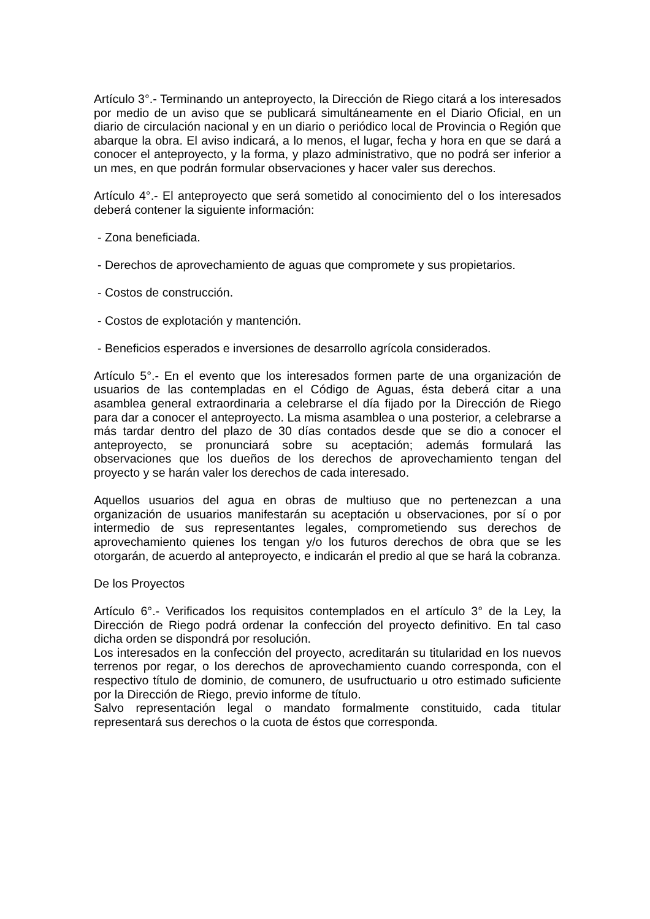Artículo 3°.- Terminando un anteproyecto, la Dirección de Riego citará a los interesados por medio de un aviso que se publicará simultáneamente en el Diario Oficial, en un diario de circulación nacional y en un diario o periódico local de Provincia o Región que abarque la obra. El aviso indicará, a lo menos, el lugar, fecha y hora en que se dará a conocer el anteproyecto, y la forma, y plazo administrativo, que no podrá ser inferior a un mes, en que podrán formular observaciones y hacer valer sus derechos.
Artículo 4°.- El anteproyecto que será sometido al conocimiento del o los interesados deberá contener la siguiente información:
- Zona beneficiada.
- Derechos de aprovechamiento de aguas que compromete y sus propietarios.
- Costos de construcción.
- Costos de explotación y mantención.
- Beneficios esperados e inversiones de desarrollo agrícola considerados.
Artículo 5°.- En el evento que los interesados formen parte de una organización de usuarios de las contempladas en el Código de Aguas, ésta deberá citar a una asamblea general extraordinaria a celebrarse el día fijado por la Dirección de Riego para dar a conocer el anteproyecto. La misma asamblea o una posterior, a celebrarse a más tardar dentro del plazo de 30 días contados desde que se dio a conocer el anteproyecto, se pronunciará sobre su aceptación; además formulará las observaciones que los dueños de los derechos de aprovechamiento tengan del proyecto y se harán valer los derechos de cada interesado.
Aquellos usuarios del agua en obras de multiuso que no pertenezcan a una organización de usuarios manifestarán su aceptación u observaciones, por sí o por intermedio de sus representantes legales, comprometiendo sus derechos de aprovechamiento quienes los tengan y/o los futuros derechos de obra que se les otorgarán, de acuerdo al anteproyecto, e indicarán el predio al que se hará la cobranza.
De los Proyectos
Artículo 6°.- Verificados los requisitos contemplados en el artículo 3° de la Ley, la Dirección de Riego podrá ordenar la confección del proyecto definitivo. En tal caso dicha orden se dispondrá por resolución.
Los interesados en la confección del proyecto, acreditarán su titularidad en los nuevos terrenos por regar, o los derechos de aprovechamiento cuando corresponda, con el respectivo título de dominio, de comunero, de usufructuario u otro estimado suficiente por la Dirección de Riego, previo informe de título.
Salvo representación legal o mandato formalmente constituido, cada titular representará sus derechos o la cuota de éstos que corresponda.